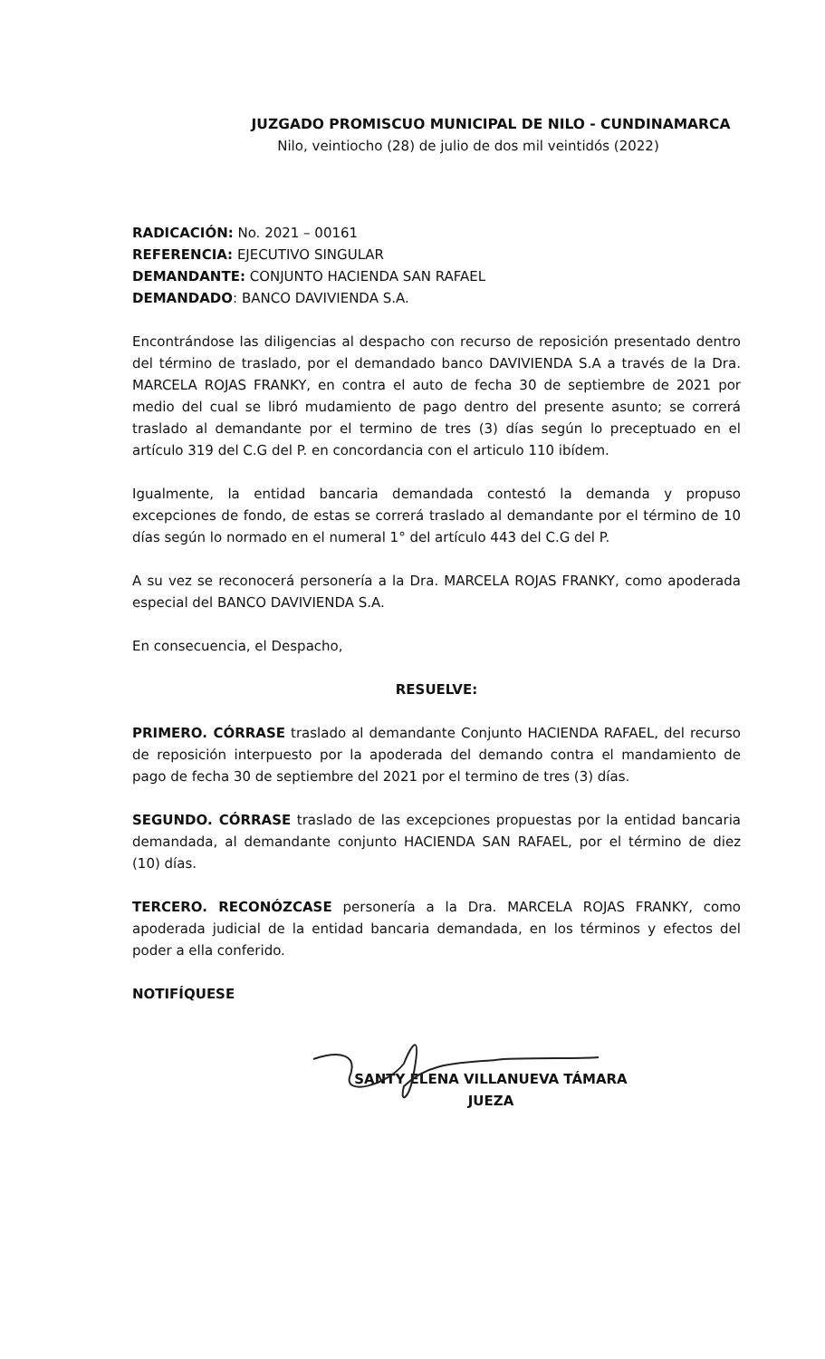JUZGADO PROMISCUO MUNICIPAL DE NILO - CUNDINAMARCA
Nilo, veintiocho (28) de julio de dos mil veintidós (2022)
RADICACIÓN: No. 2021 – 00161
REFERENCIA: EJECUTIVO SINGULAR
DEMANDANTE: CONJUNTO HACIENDA SAN RAFAEL
DEMANDADO: BANCO DAVIVIENDA S.A.
Encontrándose las diligencias al despacho con recurso de reposición presentado dentro del término de traslado, por el demandado banco DAVIVIENDA S.A a través de la Dra. MARCELA ROJAS FRANKY, en contra el auto de fecha 30 de septiembre de 2021 por medio del cual se libró mudamiento de pago dentro del presente asunto; se correrá traslado al demandante por el termino de tres (3) días según lo preceptuado en el artículo 319 del C.G del P. en concordancia con el articulo 110 ibídem.
Igualmente, la entidad bancaria demandada contestó la demanda y propuso excepciones de fondo, de estas se correrá traslado al demandante por el término de 10 días según lo normado en el numeral 1° del artículo 443 del C.G del P.
A su vez se reconocerá personería a la Dra. MARCELA ROJAS FRANKY, como apoderada especial del BANCO DAVIVIENDA S.A.
En consecuencia, el Despacho,
RESUELVE:
PRIMERO. CÓRRASE traslado al demandante Conjunto HACIENDA RAFAEL, del recurso de reposición interpuesto por la apoderada del demando contra el mandamiento de pago de fecha 30 de septiembre del 2021 por el termino de tres (3) días.
SEGUNDO. CÓRRASE traslado de las excepciones propuestas por la entidad bancaria demandada, al demandante conjunto HACIENDA SAN RAFAEL, por el término de diez (10) días.
TERCERO. RECONÓZCASE personería a la Dra. MARCELA ROJAS FRANKY, como apoderada judicial de la entidad bancaria demandada, en los términos y efectos del poder a ella conferido.
NOTIFÍQUESE
SANTY ELENA VILLANUEVA TÁMARA
JUEZA